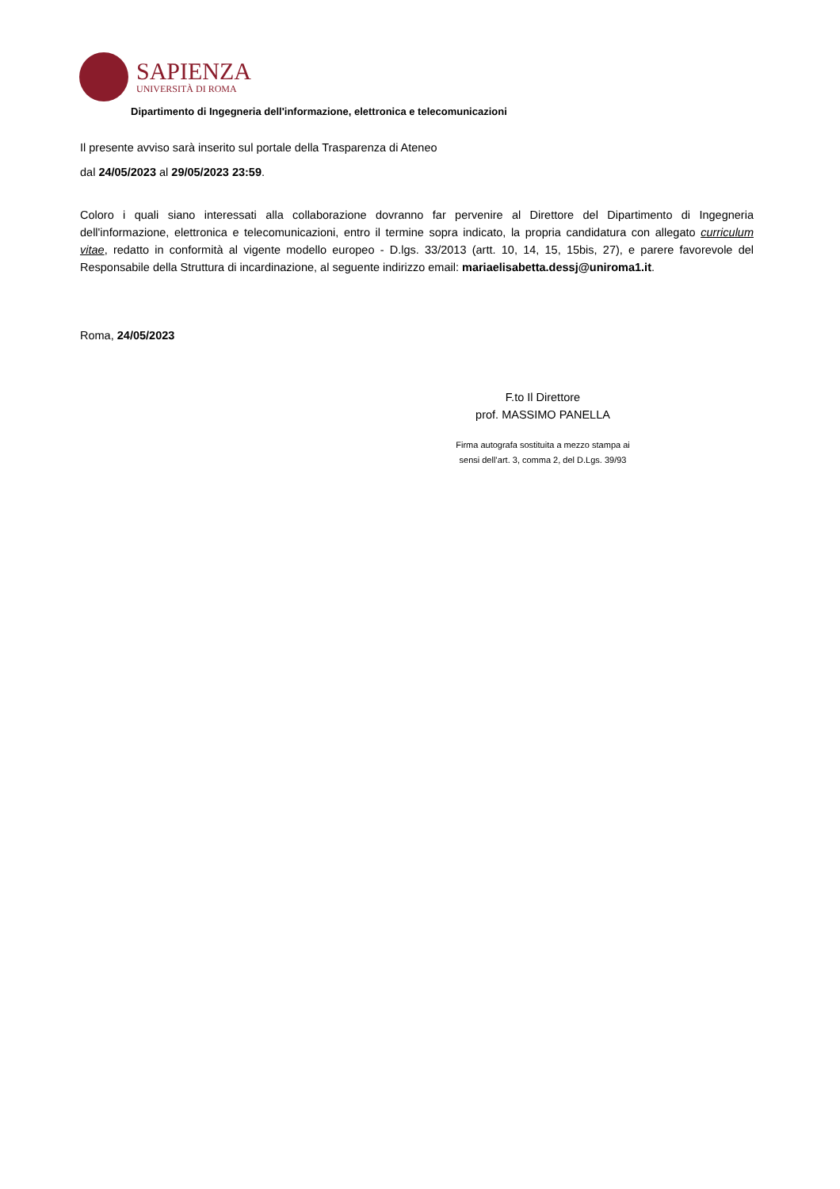SAPIENZA
UNIVERSITÀ DI ROMA
Dipartimento di Ingegneria dell'informazione, elettronica e telecomunicazioni
Il presente avviso sarà inserito sul portale della Trasparenza di Ateneo
dal 24/05/2023 al 29/05/2023 23:59.
Coloro i quali siano interessati alla collaborazione dovranno far pervenire al Direttore del Dipartimento di Ingegneria dell'informazione, elettronica e telecomunicazioni, entro il termine sopra indicato, la propria candidatura con allegato curriculum vitae, redatto in conformità al vigente modello europeo - D.lgs. 33/2013 (artt. 10, 14, 15, 15bis, 27), e parere favorevole del Responsabile della Struttura di incardinazione, al seguente indirizzo email: mariaelisabetta.dessj@uniroma1.it.
Roma, 24/05/2023
F.to Il Direttore
prof. MASSIMO PANELLA
Firma autografa sostituita a mezzo stampa ai
sensi dell’art. 3, comma 2, del D.Lgs. 39/93